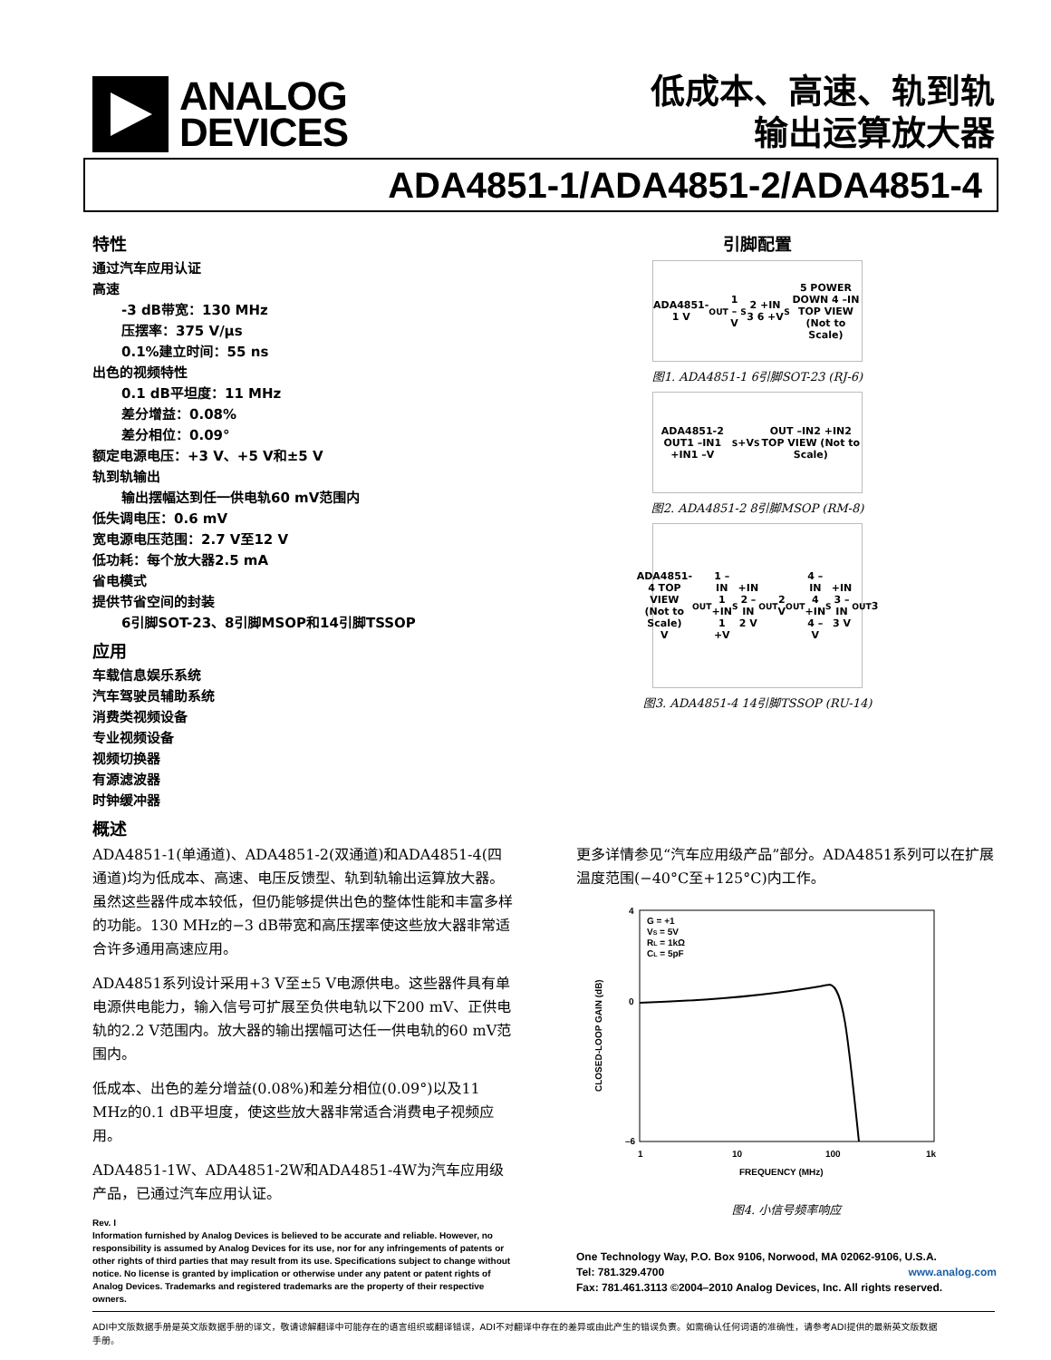ANALOG
DEVICES
低成本、高速、轨到轨
输出运算放大器
ADA4851-1/ADA4851-2/ADA4851-4
特性
通过汽车应用认证
高速
-3 dB带宽：130 MHz
压摆率：375 V/µs
0.1%建立时间：55 ns
出色的视频特性
0.1 dB平坦度：11 MHz
差分增益：0.08%
差分相位：0.09°
额定电源电压：+3 V、+5 V和±5 V
轨到轨输出
输出摆幅达到任一供电轨60 mV范围内
低失调电压：0.6 mV
宽电源电压范围：2.7 V至12 V
低功耗：每个放大器2.5 mA
省电模式
提供节省空间的封装
6引脚SOT-23、8引脚MSOP和14引脚TSSOP
应用
车载信息娱乐系统
汽车驾驶员辅助系统
消费类视频设备
专业视频设备
视频切换器
有源滤波器
时钟缓冲器
概述
引脚配置
ADA4851-1 V<sub>OUT</sub> 1 –V<sub>S</sub> 2 +IN 3 6 +V<sub>S</sub> 5 POWER DOWN 4 –IN
TOP VIEW (Not to Scale)
图1. ADA4851-1 6引脚SOT-23 (RJ-6)
ADA4851-2 OUT1 –IN1 +IN1 –V<sub>S</sub> +V<sub>S</sub> OUT –IN2 +IN2 TOP VIEW (Not to Scale)
图2. ADA4851-2 8引脚MSOP (RM-8)
ADA4851-4 TOP VIEW (Not to Scale)
V<sub>OUT</sub> 1 –IN 1 +IN 1 +V<sub>S</sub> +IN 2 –IN 2 V<sub>OUT</sub> 2 V<sub>OUT</sub> 4 –IN 4 +IN 4 –V<sub>S</sub> +IN 3 –IN 3 V<sub>OUT</sub> 3
图3. ADA4851-4 14引脚TSSOP (RU-14)
ADA4851-1(单通道)、ADA4851-2(双通道)和ADA4851-4(四通道)均为低成本、高速、电压反馈型、轨到轨输出运算放大器。虽然这些器件成本较低，但仍能够提供出色的整体性能和丰富多样的功能。130 MHz的−3 dB带宽和高压摆率使这些放大器非常适合许多通用高速应用。
ADA4851系列设计采用+3 V至±5 V电源供电。这些器件具有单电源供电能力，输入信号可扩展至负供电轨以下200 mV、正供电轨的2.2 V范围内。放大器的输出摆幅可达任一供电轨的60 mV范围内。
低成本、出色的差分增益(0.08%)和差分相位(0.09°)以及11 MHz的0.1 dB平坦度，使这些放大器非常适合消费电子视频应用。
ADA4851-1W、ADA4851-2W和ADA4851-4W为汽车应用级产品，已通过汽车应用认证。
Rev. I
Information furnished by Analog Devices is believed to be accurate and reliable. However, no responsibility is assumed by Analog Devices for its use, nor for any infringements of patents or other rights of third parties that may result from its use. Specifications subject to change without notice. No license is granted by implication or otherwise under any patent or patent rights of Analog Devices. Trademarks and registered trademarks are the property of their respective owners.
更多详情参见“汽车应用级产品”部分。ADA4851系列可以在扩展温度范围(−40°C至+125°C)内工作。
G = +1
VS = 5V
RL = 1kΩ
CL = 5pF
4
0
–6
1
10
100
1k
FREQUENCY (MHz)
CLOSED-LOOP GAIN (dB)
图4. 小信号频率响应
One Technology Way, P.O. Box 9106, Norwood, MA 02062-9106, U.S.A.
Tel: 781.329.4700 www.analog.com
Fax: 781.461.3113 ©2004–2010 Analog Devices, Inc. All rights reserved.
ADI中文版数据手册是英文版数据手册的译文，敬请谅解翻译中可能存在的语言组织或翻译错误，ADI不对翻译中存在的差异或由此产生的错误负责。如需确认任何词语的准确性，请参考ADI提供的最新英文版数据手册。